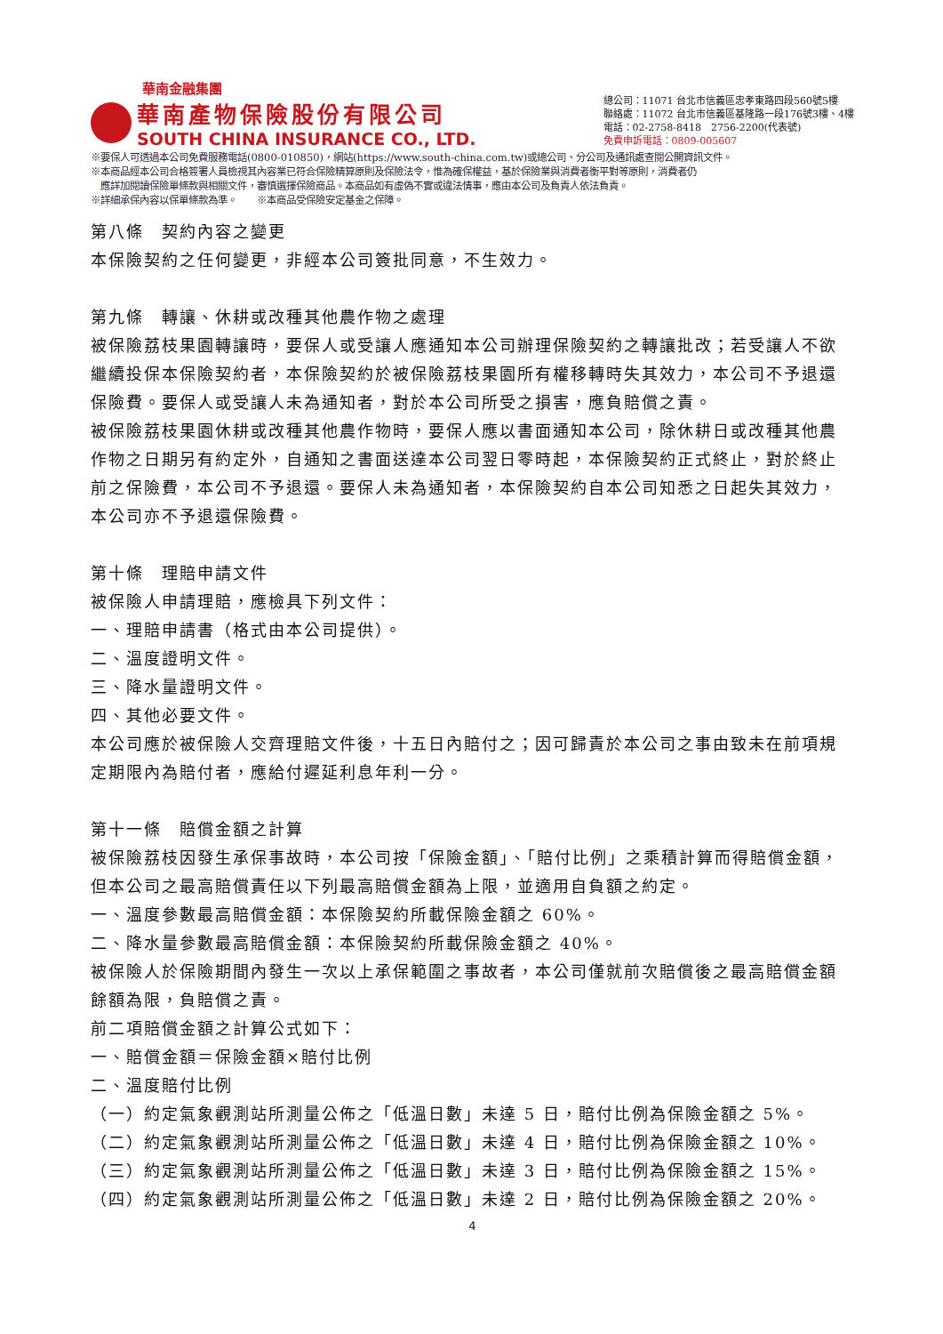華南金融集團
華南產物保險股份有限公司
SOUTH CHINA INSURANCE CO., LTD.
總公司：11071 台北市信義區忠孝東路四段560號5樓
聯絡處：11072 台北市信義區基隆路一段176號3樓、4樓
電話：02-2758-8418　2756-2200(代表號)
免費申訴電話：0809-005607
※要保人可透過本公司免費服務電話(0800-010850)，網站(https://www.south-china.com.tw)或總公司、分公司及通訊處查閱公開資訊文件。
※本商品經本公司合格簽署人員檢視其內容業已符合保險精算原則及保險法令，惟為確保權益，基於保險業與消費者衡平對等原則，消費者仍
　應詳加閱讀保險單條款與相關文件，審慎選擇保險商品。本商品如有虛偽不實或違法情事，應由本公司及負責人依法負責。
※詳細承保內容以保單條款為準。　　※本商品受保險安定基金之保障。
第八條　契約內容之變更
本保險契約之任何變更，非經本公司簽批同意，不生效力。
第九條　轉讓、休耕或改種其他農作物之處理
被保險荔枝果園轉讓時，要保人或受讓人應通知本公司辦理保險契約之轉讓批改；若受讓人不欲繼續投保本保險契約者，本保險契約於被保險荔枝果園所有權移轉時失其效力，本公司不予退還保險費。要保人或受讓人未為通知者，對於本公司所受之損害，應負賠償之責。
被保險荔枝果園休耕或改種其他農作物時，要保人應以書面通知本公司，除休耕日或改種其他農作物之日期另有約定外，自通知之書面送達本公司翌日零時起，本保險契約正式終止，對於終止前之保險費，本公司不予退還。要保人未為通知者，本保險契約自本公司知悉之日起失其效力，本公司亦不予退還保險費。
第十條　理賠申請文件
被保險人申請理賠，應檢具下列文件：
一、理賠申請書（格式由本公司提供）。
二、溫度證明文件。
三、降水量證明文件。
四、其他必要文件。
本公司應於被保險人交齊理賠文件後，十五日內賠付之；因可歸責於本公司之事由致未在前項規定期限內為賠付者，應給付遲延利息年利一分。
第十一條　賠償金額之計算
被保險荔枝因發生承保事故時，本公司按「保險金額」、「賠付比例」之乘積計算而得賠償金額，但本公司之最高賠償責任以下列最高賠償金額為上限，並適用自負額之約定。
一、溫度參數最高賠償金額：本保險契約所載保險金額之 60%。
二、降水量參數最高賠償金額：本保險契約所載保險金額之 40%。
被保險人於保險期間內發生一次以上承保範圍之事故者，本公司僅就前次賠償後之最高賠償金額餘額為限，負賠償之責。
前二項賠償金額之計算公式如下：
一、賠償金額＝保險金額×賠付比例
二、溫度賠付比例
（一）約定氣象觀測站所測量公佈之「低溫日數」未達 5 日，賠付比例為保險金額之 5%。
（二）約定氣象觀測站所測量公佈之「低溫日數」未達 4 日，賠付比例為保險金額之 10%。
（三）約定氣象觀測站所測量公佈之「低溫日數」未達 3 日，賠付比例為保險金額之 15%。
（四）約定氣象觀測站所測量公佈之「低溫日數」未達 2 日，賠付比例為保險金額之 20%。
4